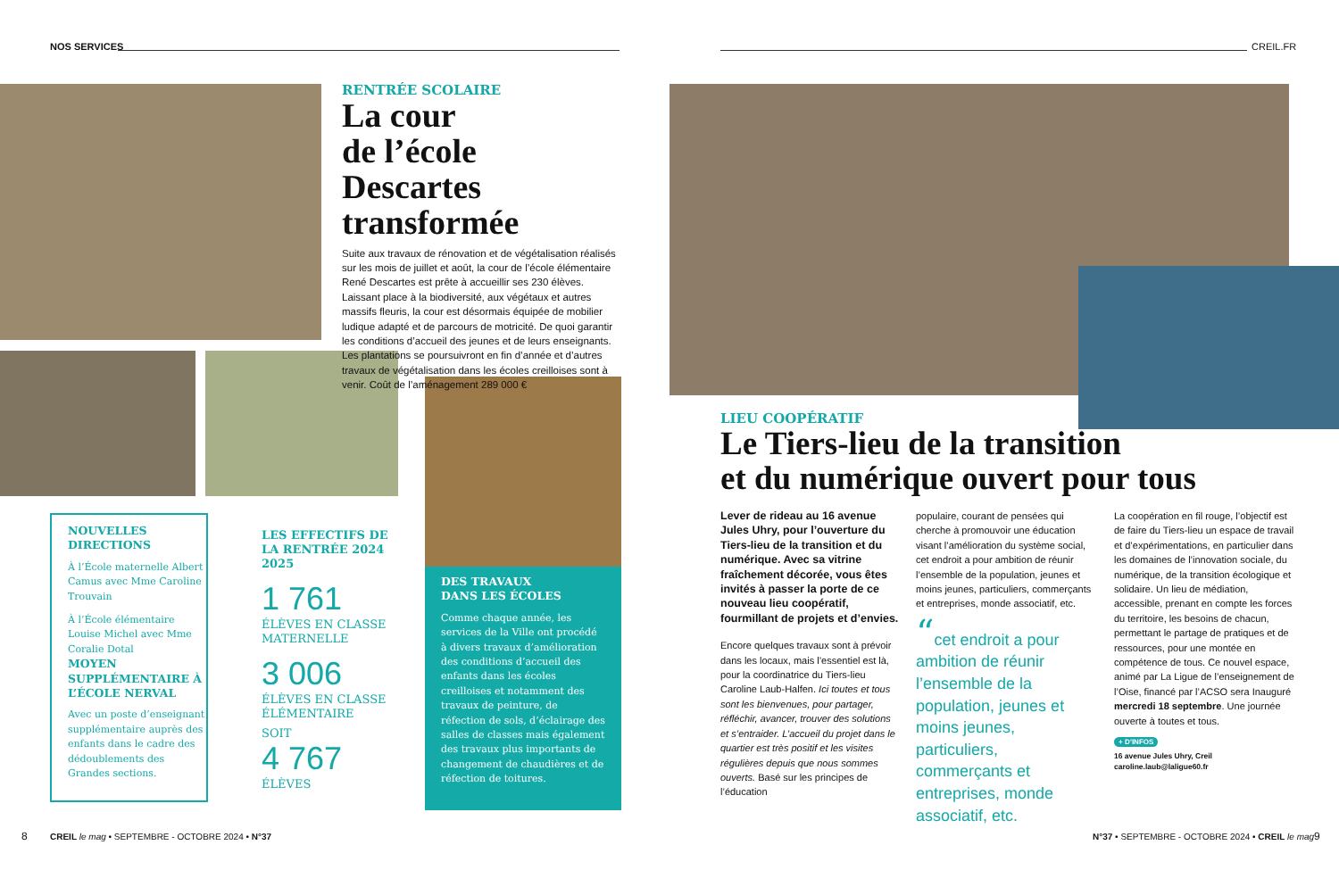NOS SERVICES
RENTRÉE SCOLAIRE
La cour
de l’école Descartes transformée
Suite aux travaux de rénovation et de végétalisation réalisés sur les mois de juillet et août, la cour de l’école élémentaire René Descartes est prête à accueillir ses 230 élèves. Laissant place à la biodiversité, aux végétaux et autres massifs fleuris, la cour est désormais équipée de mobilier ludique adapté et de parcours de motricité. De quoi garantir les conditions d’accueil des jeunes et de leurs enseignants. Les plantations se poursuivront en fin d’année et d’autres travaux de végétalisation dans les écoles creilloises sont à venir. Coût de l’aménagement 289 000 €
NOUVELLES
DIRECTIONS
À l’École maternelle Albert Camus avec Mme Caroline Trouvain
À l’École élémentaire Louise Michel avec Mme Coralie Dotal
MOYEN SUPPLÉMENTAIRE À L’ÉCOLE NERVAL
Avec un poste d’enseignant supplémentaire auprès des enfants dans le cadre des dédoublements des Grandes sections.
LES EFFECTIFS DE LA RENTRÉE 2024 2025
1 761
ÉLÈVES EN CLASSE MATERNELLE
3 006
ÉLÈVES EN CLASSE ÉLÉMENTAIRE
SOIT
4 767
ÉLÈVES
DES TRAVAUX
DANS LES ÉCOLES
Comme chaque année, les services de la Ville ont procédé à divers travaux d’amélioration des conditions d’accueil des enfants dans les écoles creilloises et notamment des travaux de peinture, de réfection de sols, d’éclairage des salles de classes mais également des travaux plus importants de changement de chaudières et de réfection de toitures.
8
CREIL le mag • SEPTEMBRE - OCTOBRE 2024 • N°37
CREIL.FR
LIEU COOPÉRATIF
Le Tiers-lieu de la transition
et du numérique ouvert pour tous
Lever de rideau au 16 avenue Jules Uhry, pour l’ouverture du Tiers-lieu de la transition et du numérique. Avec sa vitrine fraîchement décorée, vous êtes invités à passer la porte de ce nouveau lieu coopératif, fourmillant de projets et d’envies.
Encore quelques travaux sont à prévoir dans les locaux, mais l’essentiel est là, pour la coordinatrice du Tiers-lieu Caroline Laub-Halfen. Ici toutes et tous sont les bienvenues, pour partager, réfléchir, avancer, trouver des solutions et s’entraider. L’accueil du projet dans le quartier est très positif et les visites régulières depuis que nous sommes ouverts. Basé sur les principes de l’éducation
populaire, courant de pensées qui cherche à promouvoir une éducation visant l’amélioration du système social, cet endroit a pour ambition de réunir l’ensemble de la population, jeunes et moins jeunes, particuliers, commerçants et entreprises, monde associatif, etc.
“cet endroit a pour ambition de réunir l’ensemble de la population, jeunes et moins jeunes, particuliers, commerçants et entreprises, monde associatif, etc.
La coopération en fil rouge, l’objectif est de faire du Tiers-lieu un espace de travail et d’expérimentations, en particulier dans les domaines de l’innovation sociale, du numérique, de la transition écologique et solidaire. Un lieu de médiation, accessible, prenant en compte les forces du territoire, les besoins de chacun, permettant le partage de pratiques et de ressources, pour une montée en compétence de tous. Ce nouvel espace, animé par La Ligue de l’enseignement de l’Oise, financé par l’ACSO sera Inauguré mercredi 18 septembre. Une journée ouverte à toutes et tous.
+ D’INFOS
16 avenue Jules Uhry, Creil
caroline.laub@laligue60.fr
N°37 • SEPTEMBRE - OCTOBRE 2024 • CREIL le mag
9